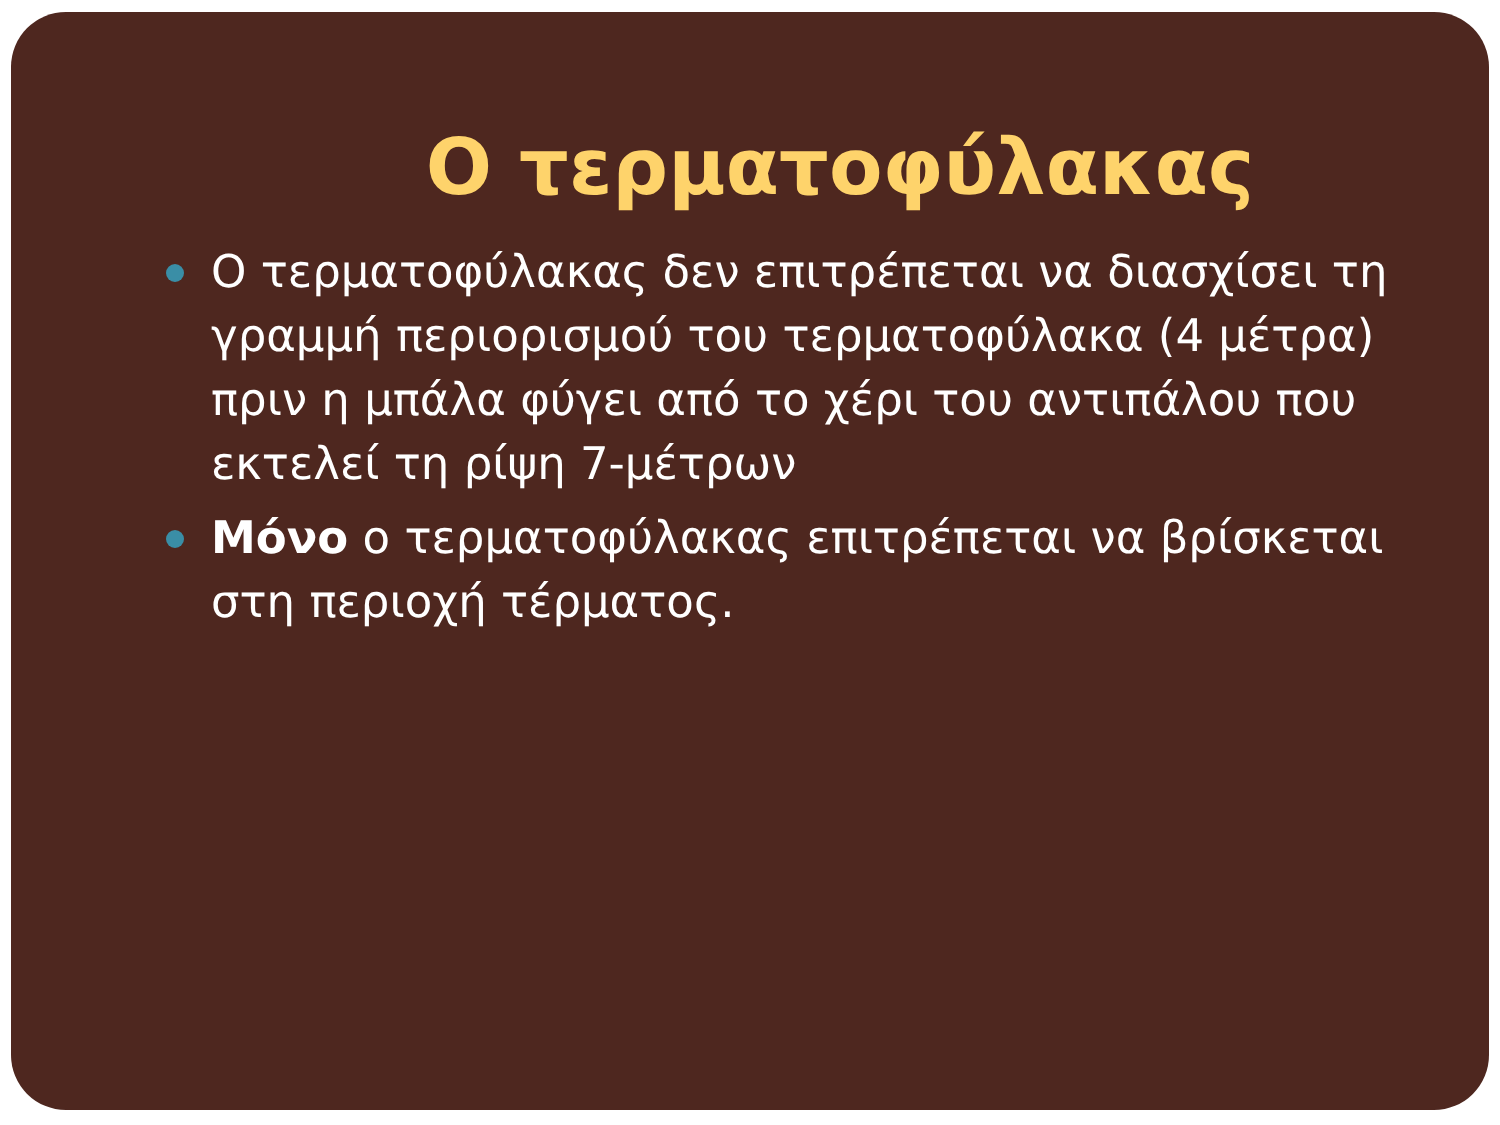Ο τερματοφύλακας
Ο τερματοφύλακας δεν επιτρέπεται να διασχίσει τη γραμμή περιορισμού του τερματοφύλακα (4 μέτρα) πριν η μπάλα φύγει από το χέρι του αντιπάλου που εκτελεί τη ρίψη 7-μέτρων
Μόνο ο τερματοφύλακας επιτρέπεται να βρίσκεται στη περιοχή τέρματος.